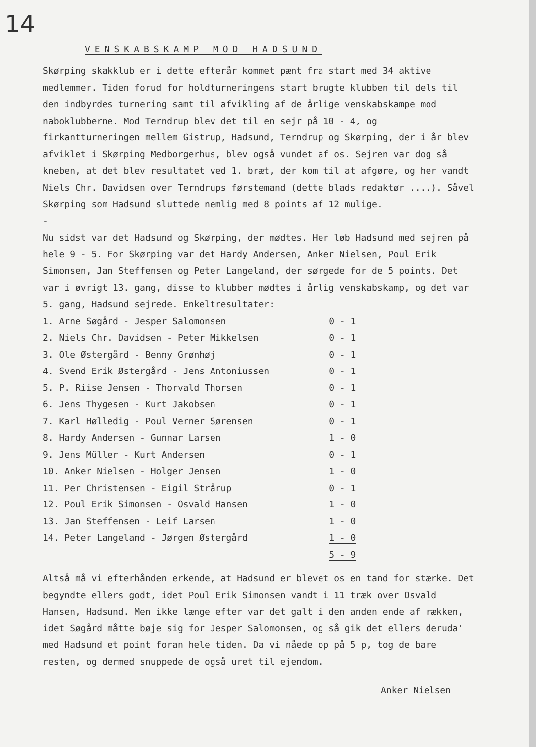14
VENSKABSKAMP MOD HADSUND
Skørping skakklub er i dette efterår kommet pænt fra start med 34 aktive medlemmer. Tiden forud for holdturneringens start brugte klubben til dels til den indbyrdes turnering samt til afvikling af de årlige venskabskampe mod naboklubberne. Mod Terndrup blev det til en sejr på 10 - 4, og firkantturneringen mellem Gistrup, Hadsund, Terndrup og Skørping, der i år blev afviklet i Skørping Medborgerhus, blev også vundet af os. Sejren var dog så kneben, at det blev resultatet ved 1. bræt, der kom til at afgøre, og her vandt Niels Chr. Davidsen over Terndrups førstemand (dette blads redaktør ....). Såvel Skørping som Hadsund sluttede nemlig med 8 points af 12 mulige.
-
Nu sidst var det Hadsund og Skørping, der mødtes. Her løb Hadsund med sejren på hele 9 - 5. For Skørping var det Hardy Andersen, Anker Nielsen, Poul Erik Simonsen, Jan Steffensen og Peter Langeland, der sørgede for de 5 points. Det var i øvrigt 13. gang, disse to klubber mødtes i årlig venskabskamp, og det var 5. gang, Hadsund sejrede. Enkeltresultater:
| 1. Arne Søgård - Jesper Salomonsen | 0 - 1 |
| 2. Niels Chr. Davidsen - Peter Mikkelsen | 0 - 1 |
| 3. Ole Østergård - Benny Grønhøj | 0 - 1 |
| 4. Svend Erik Østergård - Jens Antoniussen | 0 - 1 |
| 5. P. Riise Jensen - Thorvald Thorsen | 0 - 1 |
| 6. Jens Thygesen - Kurt Jakobsen | 0 - 1 |
| 7. Karl Hølledig - Poul Verner Sørensen | 0 - 1 |
| 8. Hardy Andersen - Gunnar Larsen | 1 - 0 |
| 9. Jens Müller - Kurt Andersen | 0 - 1 |
| 10. Anker Nielsen - Holger Jensen | 1 - 0 |
| 11. Per Christensen - Eigil Strårup | 0 - 1 |
| 12. Poul Erik Simonsen - Osvald Hansen | 1 - 0 |
| 13. Jan Steffensen - Leif Larsen | 1 - 0 |
| 14. Peter Langeland - Jørgen Østergård | 1 - 0 |
| | 5 - 9 |
Altså må vi efterhånden erkende, at Hadsund er blevet os en tand for stærke. Det begyndte ellers godt, idet Poul Erik Simonsen vandt i 11 træk over Osvald Hansen, Hadsund. Men ikke længe efter var det galt i den anden ende af rækken, idet Søgård måtte bøje sig for Jesper Salomonsen, og så gik det ellers deruda' med Hadsund et point foran hele tiden. Da vi nåede op på 5 p, tog de bare resten, og dermed snuppede de også uret til ejendom.
Anker Nielsen